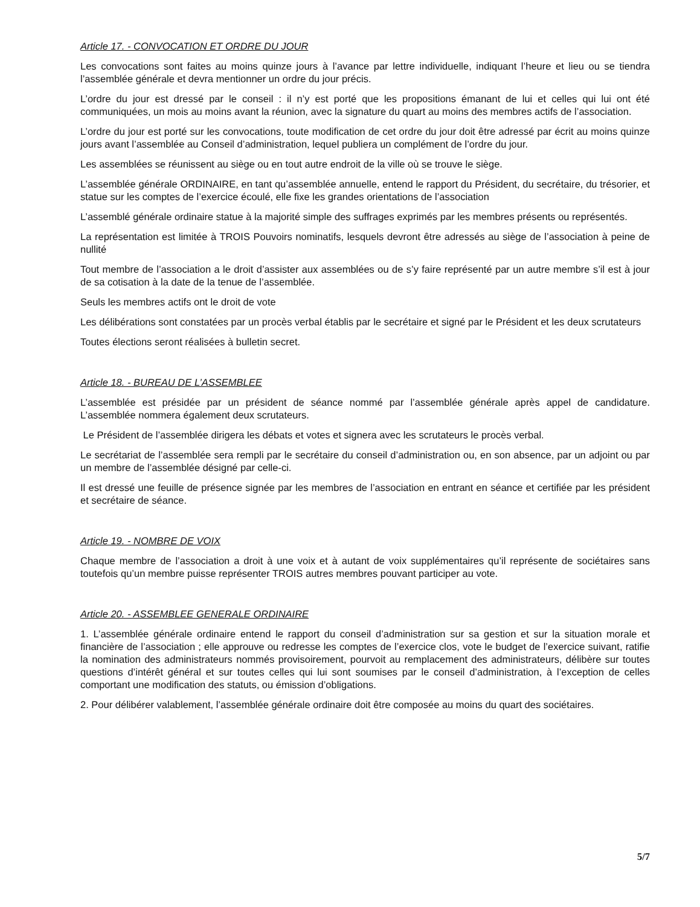Article 17. - CONVOCATION ET ORDRE DU JOUR
Les convocations sont faites au moins quinze jours à l’avance par lettre individuelle, indiquant l’heure et lieu ou se tiendra l’assemblée générale et devra mentionner un ordre du jour précis.
L’ordre du jour est dressé par le conseil : il n’y est porté que les propositions émanant de lui et celles qui lui ont été communiquées, un mois au moins avant la réunion, avec la signature du quart au moins des membres actifs de l’association.
L’ordre du jour est porté sur les convocations, toute modification de cet ordre du jour doit être adressé par écrit au moins quinze jours avant l’assemblée au Conseil d’administration, lequel publiera un complément de l’ordre du jour.
Les assemblées se réunissent au siège ou en tout autre endroit de la ville où se trouve le siège.
L’assemblée générale ORDINAIRE, en tant qu’assemblée annuelle, entend le rapport du Président, du secrétaire, du trésorier, et statue sur les comptes de l’exercice écoulé, elle fixe les grandes orientations de l’association
L’assemblé générale ordinaire statue à la majorité simple des suffrages exprimés par les membres présents ou représentés.
La représentation est limitée à TROIS Pouvoirs nominatifs, lesquels devront être adressés au siège de l’association à peine de nullité
Tout membre de l’association a le droit d’assister aux assemblées ou de s’y faire représenté par un autre membre s’il est à jour de sa cotisation à la date de la tenue de l’assemblée.
Seuls les membres actifs ont le droit de vote
Les délibérations sont constatées par un procès verbal établis par le secrétaire et signé par le Président et les deux scrutateurs
Toutes élections seront réalisées à bulletin secret.
Article 18. - BUREAU DE L’ASSEMBLEE
L’assemblée est présidée par un président de séance nommé par l’assemblée générale après appel de candidature. L’assemblée nommera également deux scrutateurs.
Le Président de l’assemblée dirigera les débats et votes et signera avec les scrutateurs le procès verbal.
Le secrétariat de l’assemblée sera rempli par le secrétaire du conseil d’administration ou, en son absence, par un adjoint ou par un membre de l’assemblée désigné par celle-ci.
Il est dressé une feuille de présence signée par les membres de l’association en entrant en séance et certifiée par les président et secrétaire de séance.
Article 19. - NOMBRE DE VOIX
Chaque membre de l’association a droit à une voix et à autant de voix supplémentaires qu’il représente de sociétaires sans toutefois qu’un membre puisse représenter TROIS autres membres pouvant participer au vote.
Article 20. - ASSEMBLEE GENERALE ORDINAIRE
1. L’assemblée générale ordinaire entend le rapport du conseil d’administration sur sa gestion et sur la situation morale et financière de l’association ; elle approuve ou redresse les comptes de l’exercice clos, vote le budget de l’exercice suivant, ratifie la nomination des administrateurs nommés provisoirement, pourvoit au remplacement des administrateurs, délibère sur toutes questions d’intérêt général et sur toutes celles qui lui sont soumises par le conseil d’administration, à l’exception de celles comportant une modification des statuts, ou émission d’obligations.
2. Pour délibérer valablement, l’assemblée générale ordinaire doit être composée au moins du quart des sociétaires.
5/7